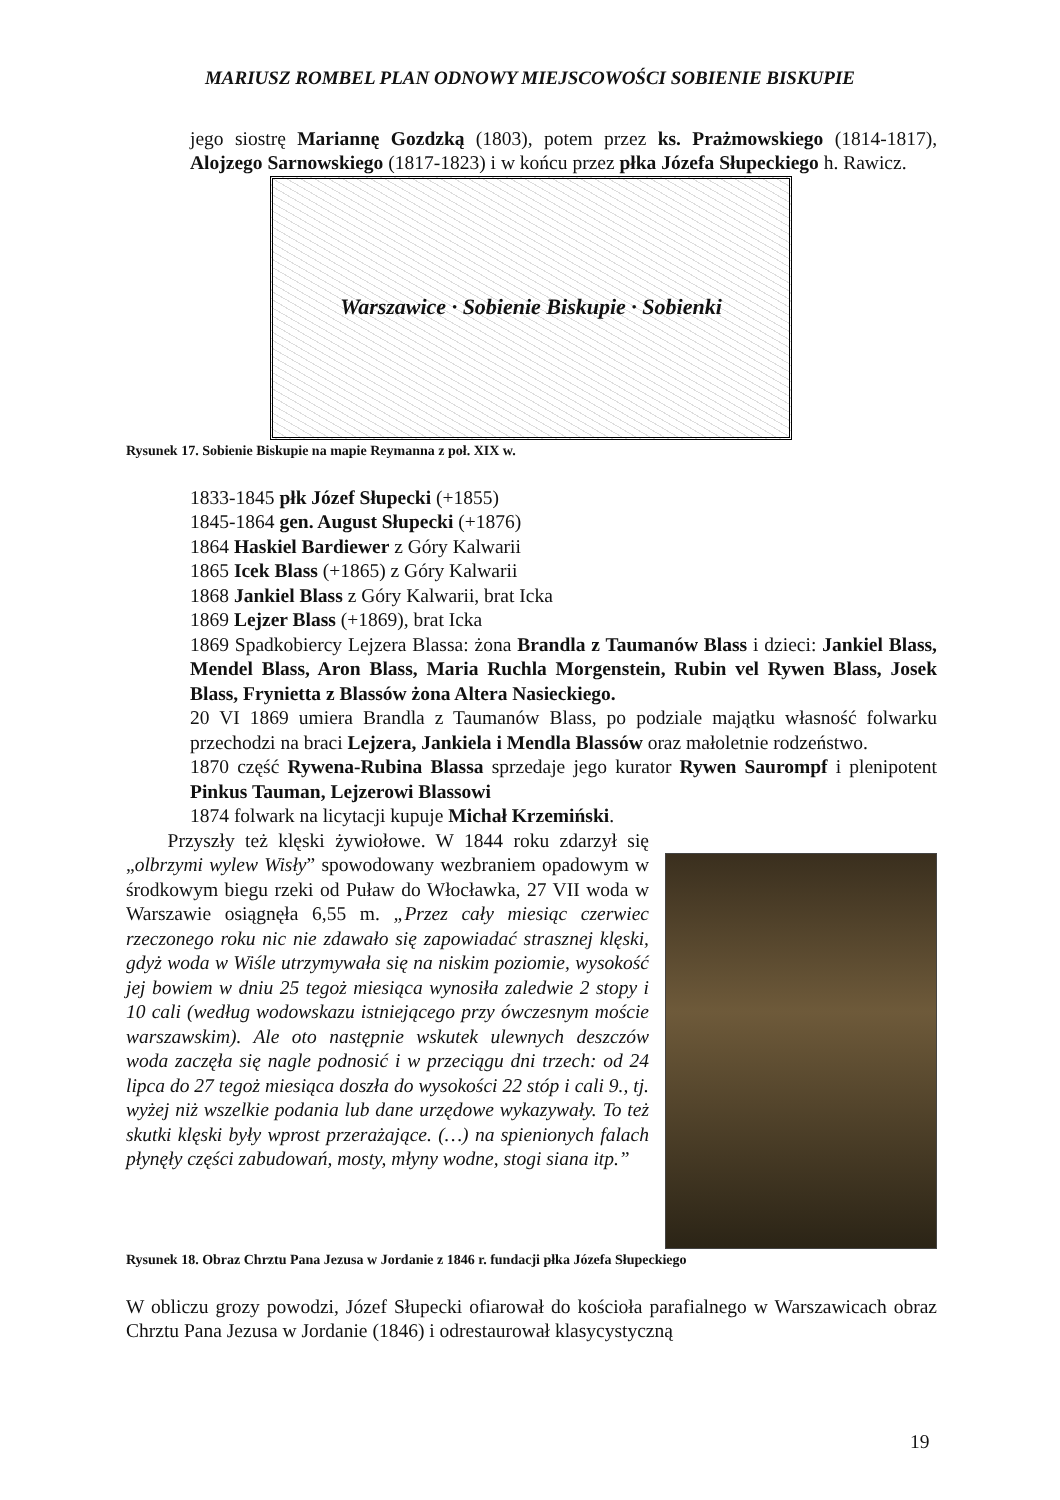MARIUSZ ROMBEL PLAN ODNOWY MIEJSCOWOŚCI SOBIENIE BISKUPIE
jego siostrę Mariannę Gozdzką (1803), potem przez ks. Prażmowskiego (1814-1817), Alojzego Sarnowskiego (1817-1823) i w końcu przez płka Józefa Słupeckiego h. Rawicz.
Warszawice · Sobienie Biskupie · Sobienki
Rysunek 17. Sobienie Biskupie na mapie Reymanna z poł. XIX w.
1833-1845 płk Józef Słupecki (+1855)
1845-1864 gen. August Słupecki (+1876)
1864 Haskiel Bardiewer z Góry Kalwarii
1865 Icek Blass (+1865) z Góry Kalwarii
1868 Jankiel Blass z Góry Kalwarii, brat Icka
1869 Lejzer Blass (+1869), brat Icka
1869 Spadkobiercy Lejzera Blassa: żona Brandla z Taumanów Blass i dzieci: Jankiel Blass, Mendel Blass, Aron Blass, Maria Ruchla Morgenstein, Rubin vel Rywen Blass, Josek Blass, Frynietta z Blassów żona Altera Nasieckiego.
20 VI 1869 umiera Brandla z Taumanów Blass, po podziale majątku własność folwarku przechodzi na braci Lejzera, Jankiela i Mendla Blassów oraz małoletnie rodzeństwo.
1870 część Rywena-Rubina Blassa sprzedaje jego kurator Rywen Saurompf i plenipotent Pinkus Tauman, Lejzerowi Blassowi
1874 folwark na licytacji kupuje Michał Krzemiński.
Przyszły też klęski żywiołowe. W 1844 roku zdarzył się „olbrzymi wylew Wisły” spowodowany wezbraniem opadowym w środkowym biegu rzeki od Puław do Włocławka, 27 VII woda w Warszawie osiągnęła 6,55 m. „Przez cały miesiąc czerwiec rzeczonego roku nic nie zdawało się zapowiadać strasznej klęski, gdyż woda w Wiśle utrzymywała się na niskim poziomie, wysokość jej bowiem w dniu 25 tegoż miesiąca wynosiła zaledwie 2 stopy i 10 cali (według wodowskazu istniejącego przy ówczesnym moście warszawskim). Ale oto następnie wskutek ulewnych deszczów woda zaczęła się nagle podnosić i w przeciągu dni trzech: od 24 lipca do 27 tegoż miesiąca doszła do wysokości 22 stóp i cali 9., tj. wyżej niż wszelkie podania lub dane urzędowe wykazywały. To też skutki klęski były wprost przerażające. (…) na spienionych falach płynęły części zabudowań, mosty, młyny wodne, stogi siana itp.”
Rysunek 18. Obraz Chrztu Pana Jezusa w Jordanie z 1846 r. fundacji płka Józefa Słupeckiego
W obliczu grozy powodzi, Józef Słupecki ofiarował do kościoła parafialnego w Warszawicach obraz Chrztu Pana Jezusa w Jordanie (1846) i odrestaurował klasycystyczną
19